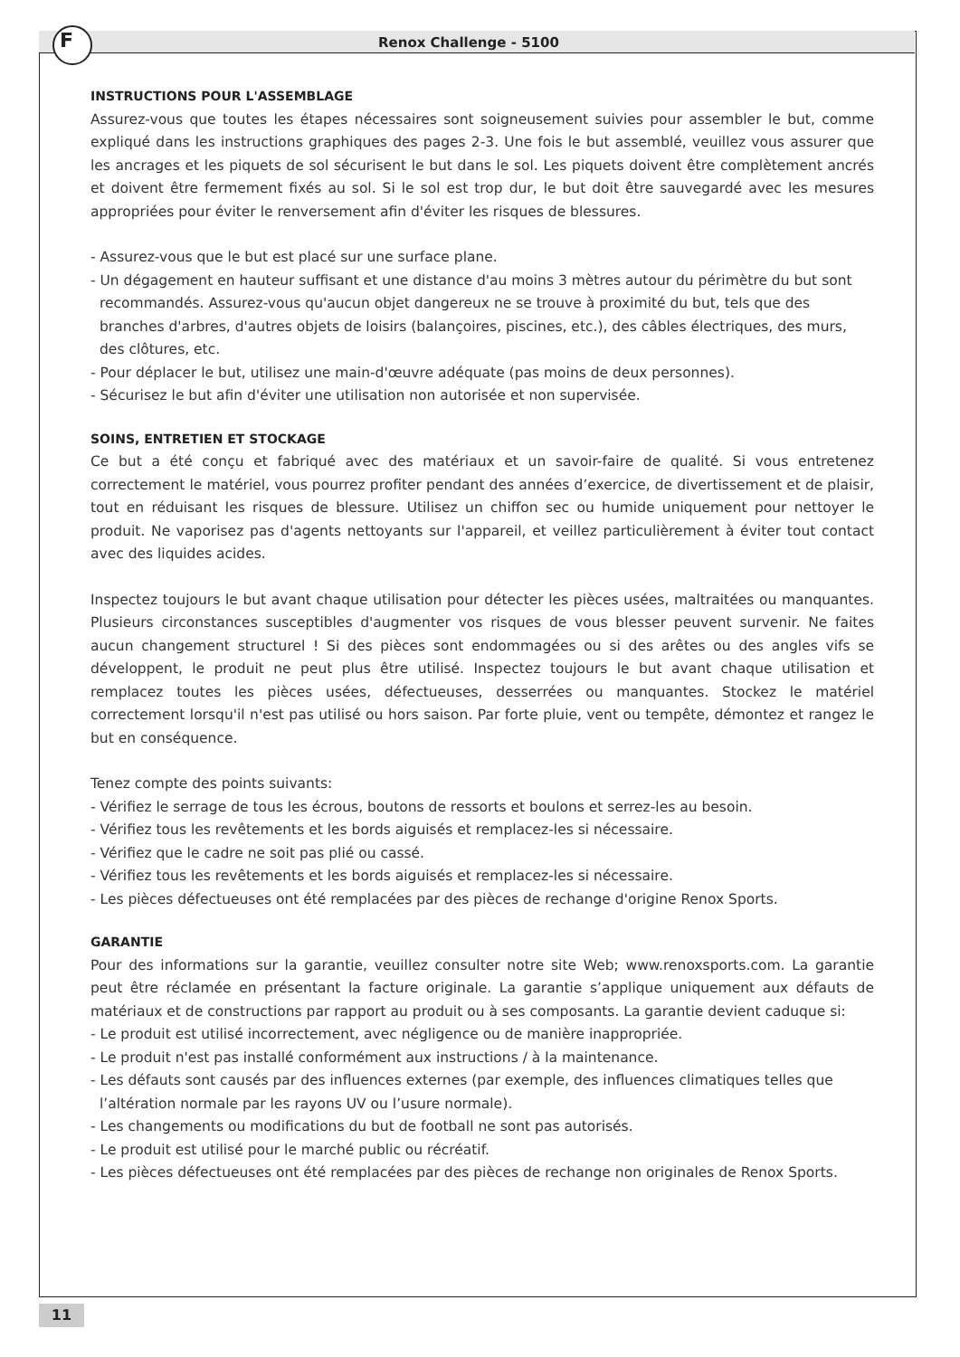F Renox Challenge - 5100
INSTRUCTIONS POUR L'ASSEMBLAGE
Assurez-vous que toutes les étapes nécessaires sont soigneusement suivies pour assembler le but, comme expliqué dans les instructions graphiques des pages 2-3. Une fois le but assemblé, veuillez vous assurer que les ancrages et les piquets de sol sécurisent le but dans le sol. Les piquets doivent être complètement ancrés et doivent être fermement fixés au sol. Si le sol est trop dur, le but doit être sauvegardé avec les mesures appropriées pour éviter le renversement afin d'éviter les risques de blessures.
- Assurez-vous que le but est placé sur une surface plane.
- Un dégagement en hauteur suffisant et une distance d'au moins 3 mètres autour du périmètre du but sont recommandés. Assurez-vous qu'aucun objet dangereux ne se trouve à proximité du but, tels que des branches d'arbres, d'autres objets de loisirs (balançoires, piscines, etc.), des câbles électriques, des murs, des clôtures, etc.
- Pour déplacer le but, utilisez une main-d'œuvre adéquate (pas moins de deux personnes).
- Sécurisez le but afin d'éviter une utilisation non autorisée et non supervisée.
SOINS, ENTRETIEN ET STOCKAGE
Ce but a été conçu et fabriqué avec des matériaux et un savoir-faire de qualité. Si vous entretenez correctement le matériel, vous pourrez profiter pendant des années d’exercice, de divertissement et de plaisir, tout en réduisant les risques de blessure. Utilisez un chiffon sec ou humide uniquement pour nettoyer le produit. Ne vaporisez pas d'agents nettoyants sur l'appareil, et veillez particulièrement à éviter tout contact avec des liquides acides.
Inspectez toujours le but avant chaque utilisation pour détecter les pièces usées, maltraitées ou manquantes. Plusieurs circonstances susceptibles d'augmenter vos risques de vous blesser peuvent survenir. Ne faites aucun changement structurel ! Si des pièces sont endommagées ou si des arêtes ou des angles vifs se développent, le produit ne peut plus être utilisé. Inspectez toujours le but avant chaque utilisation et remplacez toutes les pièces usées, défectueuses, desserrées ou manquantes. Stockez le matériel correctement lorsqu'il n'est pas utilisé ou hors saison. Par forte pluie, vent ou tempête, démontez et rangez le but en conséquence.
Tenez compte des points suivants:
- Vérifiez le serrage de tous les écrous, boutons de ressorts et boulons et serrez-les au besoin.
- Vérifiez tous les revêtements et les bords aiguisés et remplacez-les si nécessaire.
- Vérifiez que le cadre ne soit pas plié ou cassé.
- Vérifiez tous les revêtements et les bords aiguisés et remplacez-les si nécessaire.
- Les pièces défectueuses ont été remplacées par des pièces de rechange d'origine Renox Sports.
GARANTIE
Pour des informations sur la garantie, veuillez consulter notre site Web; www.renoxsports.com. La garantie peut être réclamée en présentant la facture originale. La garantie s’applique uniquement aux défauts de matériaux et de constructions par rapport au produit ou à ses composants. La garantie devient caduque si:
- Le produit est utilisé incorrectement, avec négligence ou de manière inappropriée.
- Le produit n'est pas installé conformément aux instructions / à la maintenance.
- Les défauts sont causés par des influences externes (par exemple, des influences climatiques telles que l’altération normale par les rayons UV ou l’usure normale).
- Les changements ou modifications du but de football ne sont pas autorisés.
- Le produit est utilisé pour le marché public ou récréatif.
- Les pièces défectueuses ont été remplacées par des pièces de rechange non originales de Renox Sports.
11